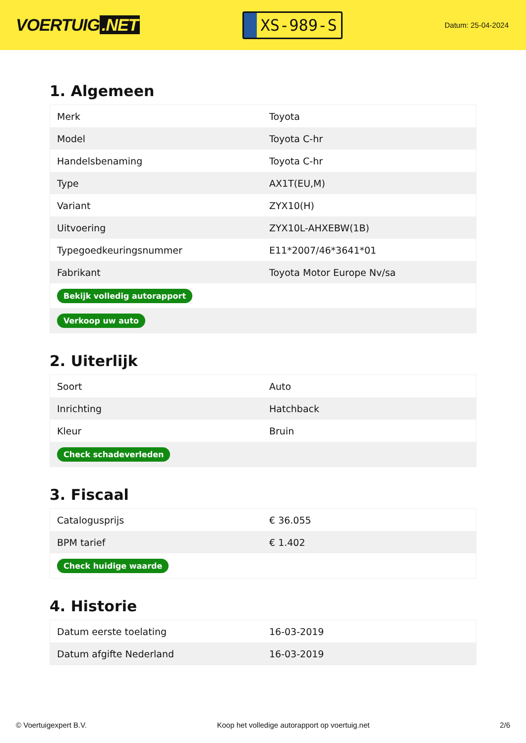VOERTUIG.NET
XS-989-S
Datum: 25-04-2024
1. Algemeen
| Merk | Toyota |
| Model | Toyota C-hr |
| Handelsbenaming | Toyota C-hr |
| Type | AX1T(EU,M) |
| Variant | ZYX10(H) |
| Uitvoering | ZYX10L-AHXEBW(1B) |
| Typegoedkeuringsnummer | E11*2007/46*3641*01 |
| Fabrikant | Toyota Motor Europe Nv/sa |
| Bekijk volledig autorapport | |
| Verkoop uw auto | |
2. Uiterlijk
| Soort | Auto |
| Inrichting | Hatchback |
| Kleur | Bruin |
| Check schadeverleden | |
3. Fiscaal
| Catalogusprijs | € 36.055 |
| BPM tarief | € 1.402 |
| Check huidige waarde | |
4. Historie
| Datum eerste toelating | 16-03-2019 |
| Datum afgifte Nederland | 16-03-2019 |
© Voertuigexpert B.V. Koop het volledige autorapport op voertuig.net 2/6